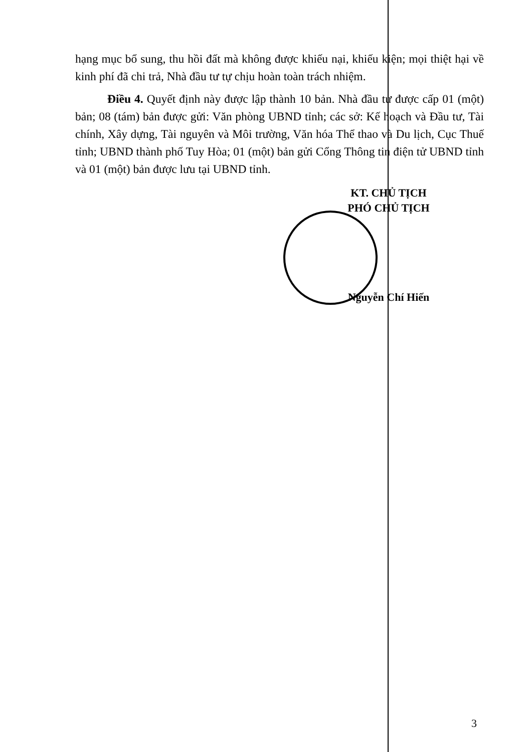hạng mục bổ sung, thu hồi đất mà không được khiếu nại, khiếu kiện; mọi thiệt hại về kinh phí đã chi trả, Nhà đầu tư tự chịu hoàn toàn trách nhiệm.
Điều 4. Quyết định này được lập thành 10 bản. Nhà đầu tư được cấp 01 (một) bản; 08 (tám) bản được gửi: Văn phòng UBND tỉnh; các sở: Kế hoạch và Đầu tư, Tài chính, Xây dựng, Tài nguyên và Môi trường, Văn hóa Thể thao và Du lịch, Cục Thuế tỉnh; UBND thành phố Tuy Hòa; 01 (một) bản gửi Cổng Thông tin điện tử UBND tỉnh và 01 (một) bản được lưu tại UBND tỉnh.
KT. CHỦ TỊCH
PHÓ CHỦ TỊCH
Nguyễn Chí Hiến
3